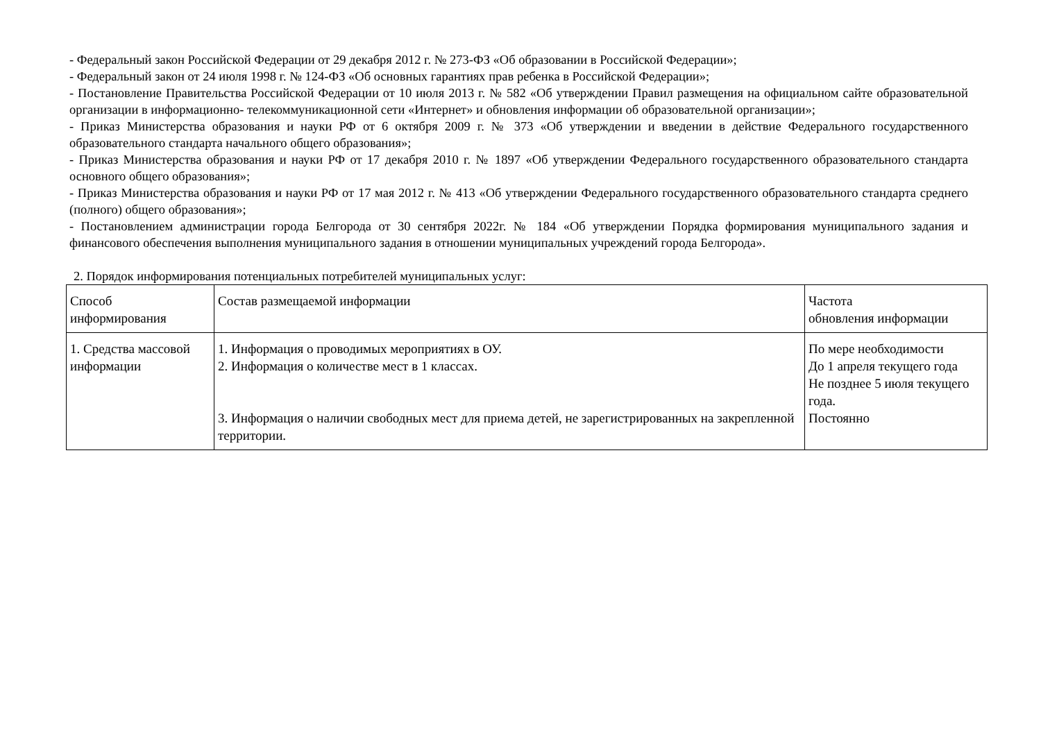- Федеральный закон Российской Федерации от 29 декабря 2012 г. № 273-ФЗ «Об образовании в Российской Федерации»;
- Федеральный закон от 24 июля 1998 г. № 124-ФЗ «Об основных гарантиях прав ребенка в Российской Федерации»;
- Постановление Правительства Российской Федерации от 10 июля 2013 г. № 582 «Об утверждении Правил размещения на официальном сайте образовательной организации в информационно- телекоммуникационной сети «Интернет» и обновления информации об образовательной организации»;
- Приказ Министерства образования и науки РФ от 6 октября 2009 г. № 373 «Об утверждении и введении в действие Федерального государственного образовательного стандарта начального общего образования»;
- Приказ Министерства образования и науки РФ от 17 декабря 2010 г. № 1897 «Об утверждении Федерального государственного образовательного стандарта основного общего образования»;
- Приказ Министерства образования и науки РФ от 17 мая 2012 г. № 413 «Об утверждении Федерального государственного образовательного стандарта среднего (полного) общего образования»;
- Постановлением администрации города Белгорода от 30 сентября 2022г. № 184 «Об утверждении Порядка формирования муниципального задания и финансового обеспечения выполнения муниципального задания в отношении муниципальных учреждений города Белгорода».
2. Порядок информирования потенциальных потребителей муниципальных услуг:
| Способ информирования | Состав размещаемой информации | Частота обновления информации |
| 1. Средства массовой информации | 1. Информация о проводимых мероприятиях в ОУ. 2. Информация о количестве мест в 1 классах. 3. Информация о наличии свободных мест для приема детей, не зарегистрированных на закрепленной территории. | По мере необходимости До 1 апреля текущего года Не позднее 5 июля текущего года. Постоянно |